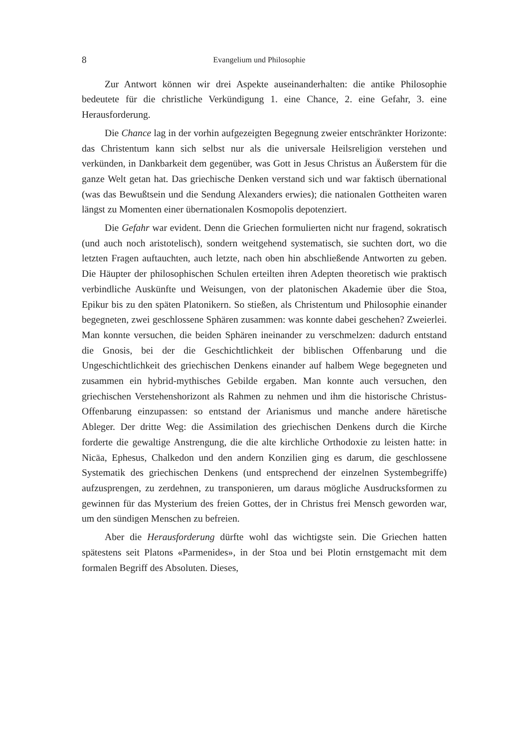8 Evangelium und Philosophie
Zur Antwort können wir drei Aspekte auseinanderhalten: die antike Philosophie bedeutete für die christliche Verkündigung 1. eine Chance, 2. eine Gefahr, 3. eine Herausforderung.
Die Chance lag in der vorhin aufgezeigten Begegnung zweier entschränkter Horizonte: das Christentum kann sich selbst nur als die universale Heilsreligion verstehen und verkünden, in Dankbarkeit dem gegenüber, was Gott in Jesus Christus an Äußerstem für die ganze Welt getan hat. Das griechische Denken verstand sich und war faktisch übernational (was das Bewußtsein und die Sendung Alexanders erwies); die nationalen Gottheiten waren längst zu Momenten einer übernationalen Kosmopolis depotenziert.
Die Gefahr war evident. Denn die Griechen formulierten nicht nur fragend, sokratisch (und auch noch aristotelisch), sondern weitgehend systematisch, sie suchten dort, wo die letzten Fragen auftauchten, auch letzte, nach oben hin abschließende Antworten zu geben. Die Häupter der philosophischen Schulen erteilten ihren Adepten theoretisch wie praktisch verbindliche Auskünfte und Weisungen, von der platonischen Akademie über die Stoa, Epikur bis zu den späten Platonikern. So stießen, als Christentum und Philosophie einander begegneten, zwei geschlossene Sphären zusammen: was konnte dabei geschehen? Zweierlei. Man konnte versuchen, die beiden Sphären ineinander zu verschmelzen: dadurch entstand die Gnosis, bei der die Geschichtlichkeit der biblischen Offenbarung und die Ungeschichtlichkeit des griechischen Denkens einander auf halbem Wege begegneten und zusammen ein hybrid-mythisches Gebilde ergaben. Man konnte auch versuchen, den griechischen Verstehenshorizont als Rahmen zu nehmen und ihm die historische Christus-Offenbarung einzupassen: so entstand der Arianismus und manche andere häretische Ableger. Der dritte Weg: die Assimilation des griechischen Denkens durch die Kirche forderte die gewaltige Anstrengung, die die alte kirchliche Orthodoxie zu leisten hatte: in Nicäa, Ephesus, Chalkedon und den andern Konzilien ging es darum, die geschlossene Systematik des griechischen Denkens (und entsprechend der einzelnen Systembegriffe) aufzusprengen, zu zerdehnen, zu transponieren, um daraus mögliche Ausdrucksformen zu gewinnen für das Mysterium des freien Gottes, der in Christus frei Mensch geworden war, um den sündigen Menschen zu befreien.
Aber die Herausforderung dürfte wohl das wichtigste sein. Die Griechen hatten spätestens seit Platons «Parmenides», in der Stoa und bei Plotin ernstgemacht mit dem formalen Begriff des Absoluten. Dieses,